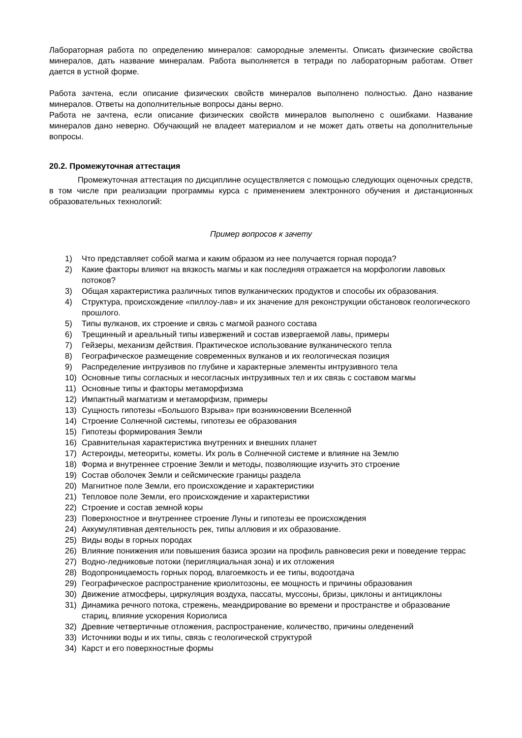Лабораторная работа по определению минералов: самородные элементы. Описать физические свойства минералов, дать название минералам. Работа выполняется в тетради по лабораторным работам. Ответ дается в устной форме.
Работа зачтена, если описание физических свойств минералов выполнено полностью. Дано название минералов. Ответы на дополнительные вопросы даны верно.
Работа не зачтена, если описание физических свойств минералов выполнено с ошибками. Название минералов дано неверно. Обучающий не владеет материалом и не может дать ответы на дополнительные вопросы.
20.2. Промежуточная аттестация
Промежуточная аттестация по дисциплине осуществляется с помощью следующих оценочных средств, в том числе при реализации программы курса с применением электронного обучения и дистанционных образовательных технологий:
Пример вопросов к зачету
1) Что представляет собой магма и каким образом из нее получается горная порода?
2) Какие факторы влияют на вязкость магмы и как последняя отражается на морфологии лавовых потоков?
3) Общая характеристика различных типов вулканических продуктов и способы их образования.
4) Структура, происхождение «пиллоу-лав» и их значение для реконструкции обстановок геологического прошлого.
5) Типы вулканов, их строение и связь с магмой разного состава
6) Трещинный и ареальный типы извержений и состав извергаемой лавы, примеры
7) Гейзеры, механизм действия. Практическое использование вулканического тепла
8) Географическое размещение современных вулканов и их геологическая позиция
9) Распределение интрузивов по глубине и характерные элементы интрузивного тела
10) Основные типы согласных и несогласных интрузивных тел и их связь с составом магмы
11) Основные типы и факторы метаморфизма
12) Импактный магматизм и метаморфизм, примеры
13) Сущность гипотезы «Большого Взрыва» при возникновении Вселенной
14) Строение Солнечной системы, гипотезы ее образования
15) Гипотезы формирования Земли
16) Сравнительная характеристика внутренних и внешних планет
17) Астероиды, метеориты, кометы. Их роль в Солнечной системе и влияние на Землю
18) Форма и внутреннее строение Земли и методы, позволяющие изучить это строение
19) Состав оболочек Земли и сейсмические границы раздела
20) Магнитное поле Земли, его происхождение и характеристики
21) Тепловое поле Земли, его происхождение и характеристики
22) Строение и состав земной коры
23) Поверхностное и внутреннее строение Луны и гипотезы ее происхождения
24) Аккумулятивная деятельность рек, типы аллювия и их образование.
25) Виды воды в горных породах
26) Влияние понижения или повышения базиса эрозии на профиль равновесия реки и поведение террас
27) Водно-ледниковые потоки (перигляциальная зона) и их отложения
28) Водопроницаемость горных пород, влагоемкость и ее типы, водоотдача
29) Географическое распространение криолитозоны, ее мощность и причины образования
30) Движение атмосферы, циркуляция воздуха, пассаты, муссоны, бризы, циклоны и антициклоны
31) Динамика речного потока, стрежень, меандрирование во времени и пространстве и образование стариц, влияние ускорения Кориолиса
32) Древние четвертичные отложения, распространение, количество, причины оледенений
33) Источники воды и их типы, связь с геологической структурой
34) Карст и его поверхностные формы